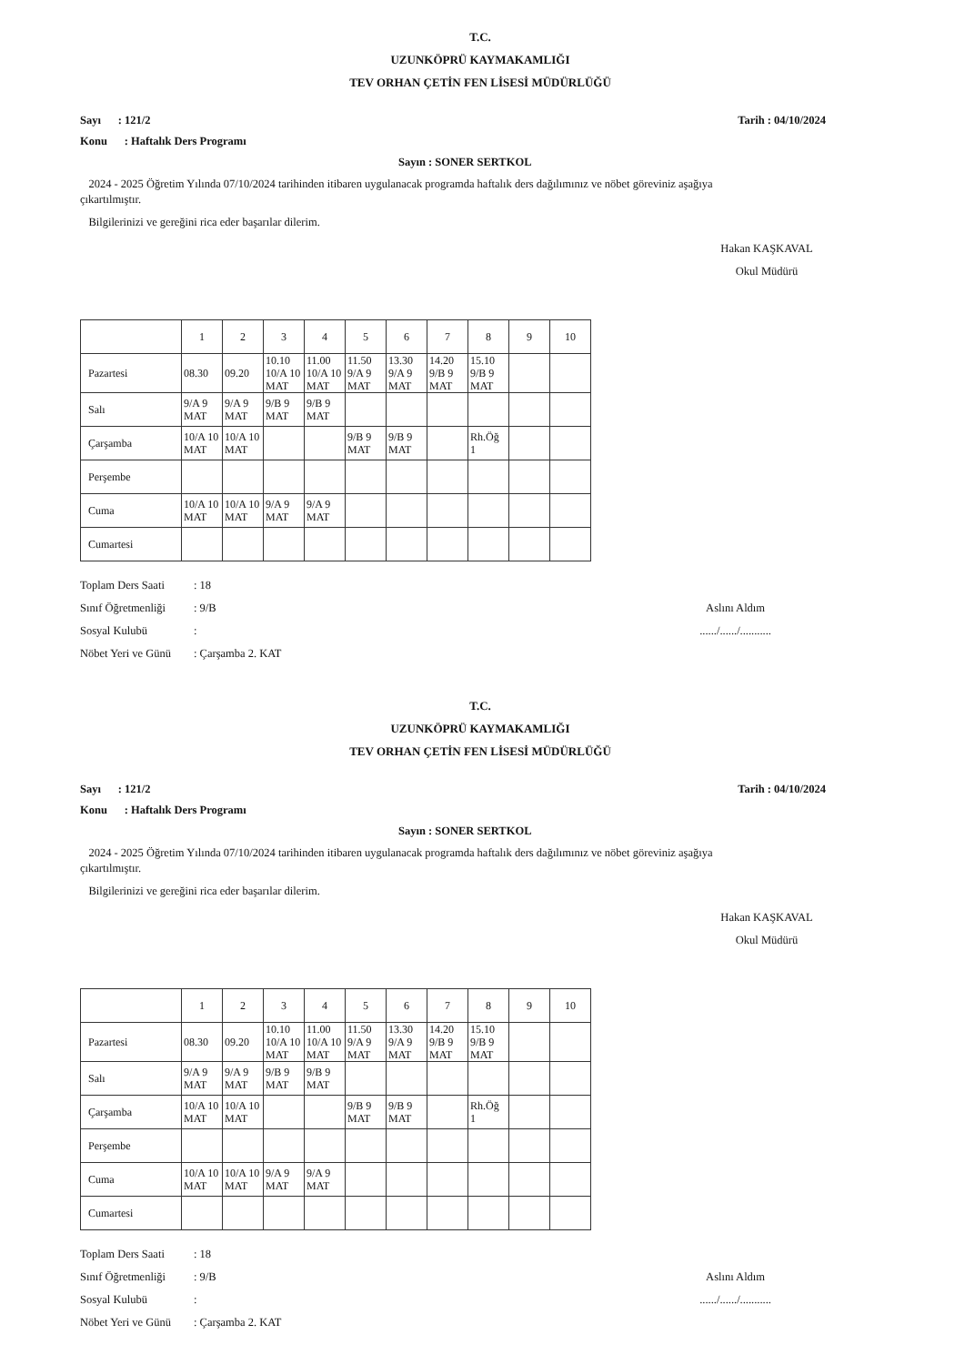T.C.
UZUNKÖPRÜ KAYMAKAMLIĞI
TEV ORHAN ÇETİN FEN LİSESİ MÜDÜRLÜĞÜ
Sayı : 121/2 Tarih : 04/10/2024
Konu : Haftalık Ders Programı
Sayın : SONER SERTKOL
2024 - 2025 Öğretim Yılında 07/10/2024 tarihinden itibaren uygulanacak programda haftalık ders dağılımınız ve nöbet göreviniz aşağıya çıkartılmıştır.
Bilgilerinizi ve gereğini rica eder başarılar dilerim.
Hakan KAŞKAVAL
Okul Müdürü
| | 1 | 2 | 3 | 4 | 5 | 6 | 7 | 8 | 9 | 10 |
| Pazartesi | 08.30 | 09.20 | 10.10 10/A 10 MAT | 11.00 10/A 10 MAT | 11.50 9/A 9 MAT | 13.30 9/A 9 MAT | 14.20 9/B 9 MAT | 15.10 9/B 9 MAT | | |
| Salı | 9/A 9 MAT | 9/A 9 MAT | 9/B 9 MAT | 9/B 9 MAT | | | | | | |
| Çarşamba | 10/A 10 MAT | 10/A 10 MAT | | | 9/B 9 MAT | 9/B 9 MAT | | Rh.Öğ 1 | | |
| Perşembe | | | | | | | | | | |
| Cuma | 10/A 10 MAT | 10/A 10 MAT | 9/A 9 MAT | 9/A 9 MAT | | | | | | |
| Cumartesi | | | | | | | | | | |
Toplam Ders Saati: 18
Sınıf Öğretmenliği: 9/B
Sosyal Kulubü:
Nöbet Yeri ve Günü: Çarşamba 2. KAT
Aslını Aldım
....../....../...........
T.C.
UZUNKÖPRÜ KAYMAKAMLIĞI
TEV ORHAN ÇETİN FEN LİSESİ MÜDÜRLÜĞÜ
Sayı : 121/2 Tarih : 04/10/2024
Konu : Haftalık Ders Programı
Sayın : SONER SERTKOL
2024 - 2025 Öğretim Yılında 07/10/2024 tarihinden itibaren uygulanacak programda haftalık ders dağılımınız ve nöbet göreviniz aşağıya çıkartılmıştır.
Bilgilerinizi ve gereğini rica eder başarılar dilerim.
Hakan KAŞKAVAL
Okul Müdürü
| | 1 | 2 | 3 | 4 | 5 | 6 | 7 | 8 | 9 | 10 |
| Pazartesi | 08.30 | 09.20 | 10.10 10/A 10 MAT | 11.00 10/A 10 MAT | 11.50 9/A 9 MAT | 13.30 9/A 9 MAT | 14.20 9/B 9 MAT | 15.10 9/B 9 MAT | | |
| Salı | 9/A 9 MAT | 9/A 9 MAT | 9/B 9 MAT | 9/B 9 MAT | | | | | | |
| Çarşamba | 10/A 10 MAT | 10/A 10 MAT | | | 9/B 9 MAT | 9/B 9 MAT | | Rh.Öğ 1 | | |
| Perşembe | | | | | | | | | | |
| Cuma | 10/A 10 MAT | 10/A 10 MAT | 9/A 9 MAT | 9/A 9 MAT | | | | | | |
| Cumartesi | | | | | | | | | | |
Toplam Ders Saati: 18
Sınıf Öğretmenliği: 9/B
Sosyal Kulubü:
Nöbet Yeri ve Günü: Çarşamba 2. KAT
Aslını Aldım
....../....../...........